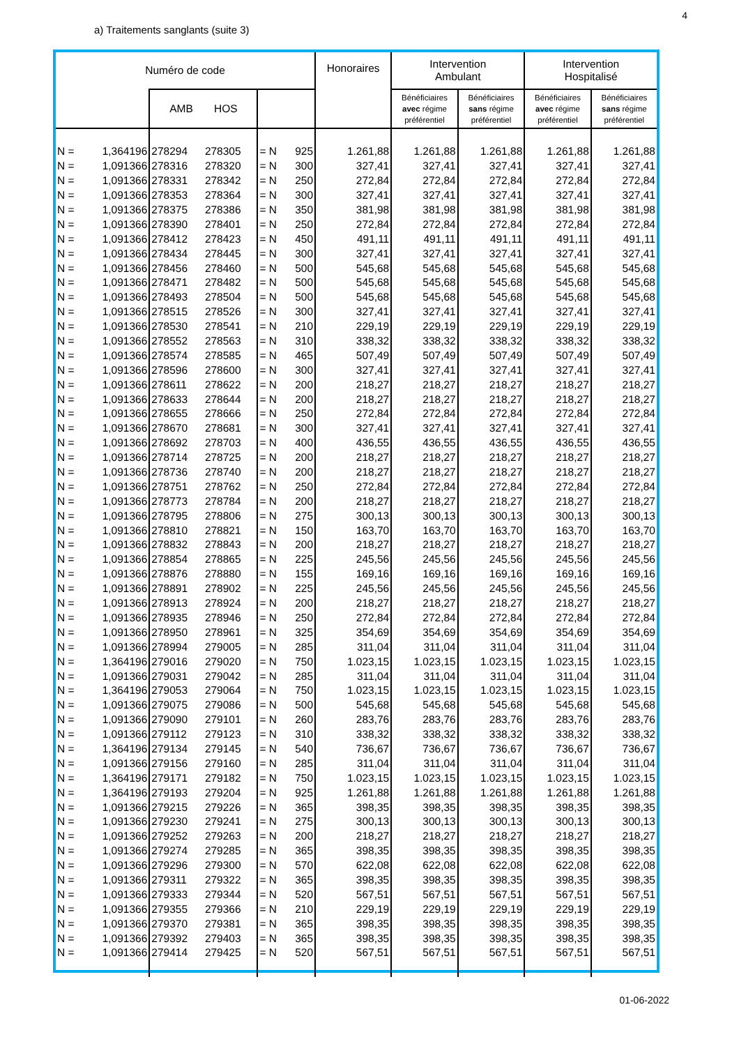4
a) Traitements sanglants (suite 3)
| Numéro de code | | | | | | Honoraires | Intervention Ambulant | | Intervention Hospitalisé | |
| --- | --- | --- | --- | --- | --- | --- | --- | --- | --- | --- |
| | | AMB HOS | | | | | Bénéficiaires avec régime préférentiel | Bénéficiaires sans régime préférentiel | Bénéficiaires avec régime préférentiel | Bénéficiaires sans régime préférentiel |
| N = | 1,364196 | 278294 | 278305 | = N | 925 | 1.261,88 | 1.261,88 | 1.261,88 | 1.261,88 | 1.261,88 |
| N = | 1,091366 | 278316 | 278320 | = N | 300 | 327,41 | 327,41 | 327,41 | 327,41 | 327,41 |
| N = | 1,091366 | 278331 | 278342 | = N | 250 | 272,84 | 272,84 | 272,84 | 272,84 | 272,84 |
| N = | 1,091366 | 278353 | 278364 | = N | 300 | 327,41 | 327,41 | 327,41 | 327,41 | 327,41 |
| N = | 1,091366 | 278375 | 278386 | = N | 350 | 381,98 | 381,98 | 381,98 | 381,98 | 381,98 |
| N = | 1,091366 | 278390 | 278401 | = N | 250 | 272,84 | 272,84 | 272,84 | 272,84 | 272,84 |
| N = | 1,091366 | 278412 | 278423 | = N | 450 | 491,11 | 491,11 | 491,11 | 491,11 | 491,11 |
| N = | 1,091366 | 278434 | 278445 | = N | 300 | 327,41 | 327,41 | 327,41 | 327,41 | 327,41 |
| N = | 1,091366 | 278456 | 278460 | = N | 500 | 545,68 | 545,68 | 545,68 | 545,68 | 545,68 |
| N = | 1,091366 | 278471 | 278482 | = N | 500 | 545,68 | 545,68 | 545,68 | 545,68 | 545,68 |
| N = | 1,091366 | 278493 | 278504 | = N | 500 | 545,68 | 545,68 | 545,68 | 545,68 | 545,68 |
| N = | 1,091366 | 278515 | 278526 | = N | 300 | 327,41 | 327,41 | 327,41 | 327,41 | 327,41 |
| N = | 1,091366 | 278530 | 278541 | = N | 210 | 229,19 | 229,19 | 229,19 | 229,19 | 229,19 |
| N = | 1,091366 | 278552 | 278563 | = N | 310 | 338,32 | 338,32 | 338,32 | 338,32 | 338,32 |
| N = | 1,091366 | 278574 | 278585 | = N | 465 | 507,49 | 507,49 | 507,49 | 507,49 | 507,49 |
| N = | 1,091366 | 278596 | 278600 | = N | 300 | 327,41 | 327,41 | 327,41 | 327,41 | 327,41 |
| N = | 1,091366 | 278611 | 278622 | = N | 200 | 218,27 | 218,27 | 218,27 | 218,27 | 218,27 |
| N = | 1,091366 | 278633 | 278644 | = N | 200 | 218,27 | 218,27 | 218,27 | 218,27 | 218,27 |
| N = | 1,091366 | 278655 | 278666 | = N | 250 | 272,84 | 272,84 | 272,84 | 272,84 | 272,84 |
| N = | 1,091366 | 278670 | 278681 | = N | 300 | 327,41 | 327,41 | 327,41 | 327,41 | 327,41 |
| N = | 1,091366 | 278692 | 278703 | = N | 400 | 436,55 | 436,55 | 436,55 | 436,55 | 436,55 |
| N = | 1,091366 | 278714 | 278725 | = N | 200 | 218,27 | 218,27 | 218,27 | 218,27 | 218,27 |
| N = | 1,091366 | 278736 | 278740 | = N | 200 | 218,27 | 218,27 | 218,27 | 218,27 | 218,27 |
| N = | 1,091366 | 278751 | 278762 | = N | 250 | 272,84 | 272,84 | 272,84 | 272,84 | 272,84 |
| N = | 1,091366 | 278773 | 278784 | = N | 200 | 218,27 | 218,27 | 218,27 | 218,27 | 218,27 |
| N = | 1,091366 | 278795 | 278806 | = N | 275 | 300,13 | 300,13 | 300,13 | 300,13 | 300,13 |
| N = | 1,091366 | 278810 | 278821 | = N | 150 | 163,70 | 163,70 | 163,70 | 163,70 | 163,70 |
| N = | 1,091366 | 278832 | 278843 | = N | 200 | 218,27 | 218,27 | 218,27 | 218,27 | 218,27 |
| N = | 1,091366 | 278854 | 278865 | = N | 225 | 245,56 | 245,56 | 245,56 | 245,56 | 245,56 |
| N = | 1,091366 | 278876 | 278880 | = N | 155 | 169,16 | 169,16 | 169,16 | 169,16 | 169,16 |
| N = | 1,091366 | 278891 | 278902 | = N | 225 | 245,56 | 245,56 | 245,56 | 245,56 | 245,56 |
| N = | 1,091366 | 278913 | 278924 | = N | 200 | 218,27 | 218,27 | 218,27 | 218,27 | 218,27 |
| N = | 1,091366 | 278935 | 278946 | = N | 250 | 272,84 | 272,84 | 272,84 | 272,84 | 272,84 |
| N = | 1,091366 | 278950 | 278961 | = N | 325 | 354,69 | 354,69 | 354,69 | 354,69 | 354,69 |
| N = | 1,091366 | 278994 | 279005 | = N | 285 | 311,04 | 311,04 | 311,04 | 311,04 | 311,04 |
| N = | 1,364196 | 279016 | 279020 | = N | 750 | 1.023,15 | 1.023,15 | 1.023,15 | 1.023,15 | 1.023,15 |
| N = | 1,091366 | 279031 | 279042 | = N | 285 | 311,04 | 311,04 | 311,04 | 311,04 | 311,04 |
| N = | 1,364196 | 279053 | 279064 | = N | 750 | 1.023,15 | 1.023,15 | 1.023,15 | 1.023,15 | 1.023,15 |
| N = | 1,091366 | 279075 | 279086 | = N | 500 | 545,68 | 545,68 | 545,68 | 545,68 | 545,68 |
| N = | 1,091366 | 279090 | 279101 | = N | 260 | 283,76 | 283,76 | 283,76 | 283,76 | 283,76 |
| N = | 1,091366 | 279112 | 279123 | = N | 310 | 338,32 | 338,32 | 338,32 | 338,32 | 338,32 |
| N = | 1,364196 | 279134 | 279145 | = N | 540 | 736,67 | 736,67 | 736,67 | 736,67 | 736,67 |
| N = | 1,091366 | 279156 | 279160 | = N | 285 | 311,04 | 311,04 | 311,04 | 311,04 | 311,04 |
| N = | 1,364196 | 279171 | 279182 | = N | 750 | 1.023,15 | 1.023,15 | 1.023,15 | 1.023,15 | 1.023,15 |
| N = | 1,364196 | 279193 | 279204 | = N | 925 | 1.261,88 | 1.261,88 | 1.261,88 | 1.261,88 | 1.261,88 |
| N = | 1,091366 | 279215 | 279226 | = N | 365 | 398,35 | 398,35 | 398,35 | 398,35 | 398,35 |
| N = | 1,091366 | 279230 | 279241 | = N | 275 | 300,13 | 300,13 | 300,13 | 300,13 | 300,13 |
| N = | 1,091366 | 279252 | 279263 | = N | 200 | 218,27 | 218,27 | 218,27 | 218,27 | 218,27 |
| N = | 1,091366 | 279274 | 279285 | = N | 365 | 398,35 | 398,35 | 398,35 | 398,35 | 398,35 |
| N = | 1,091366 | 279296 | 279300 | = N | 570 | 622,08 | 622,08 | 622,08 | 622,08 | 622,08 |
| N = | 1,091366 | 279311 | 279322 | = N | 365 | 398,35 | 398,35 | 398,35 | 398,35 | 398,35 |
| N = | 1,091366 | 279333 | 279344 | = N | 520 | 567,51 | 567,51 | 567,51 | 567,51 | 567,51 |
| N = | 1,091366 | 279355 | 279366 | = N | 210 | 229,19 | 229,19 | 229,19 | 229,19 | 229,19 |
| N = | 1,091366 | 279370 | 279381 | = N | 365 | 398,35 | 398,35 | 398,35 | 398,35 | 398,35 |
| N = | 1,091366 | 279392 | 279403 | = N | 365 | 398,35 | 398,35 | 398,35 | 398,35 | 398,35 |
| N = | 1,091366 | 279414 | 279425 | = N | 520 | 567,51 | 567,51 | 567,51 | 567,51 | 567,51 |
01-06-2022